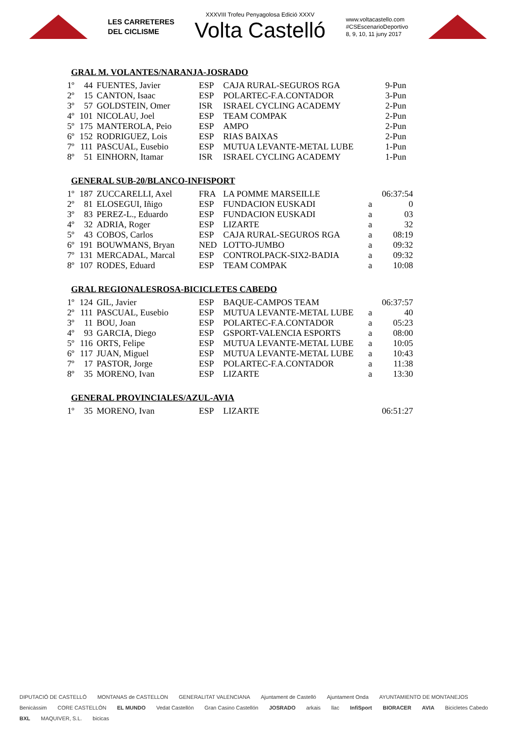LES CARRETERES
DEL CICLISME
XXXVIII Trofeu Penyagolosa Edició XXXV
Volta Castelló
www.voltacastello.com
#CSEscenarioDeportivo
8, 9, 10, 11 juny 2017
GRAL M. VOLANTES/NARANJA-JOSRADO
| 1º | 44 | FUENTES, Javier | ESP | CAJA RURAL-SEGUROS RGA | | 9-Pun |
| 2º | 15 | CANTON, Isaac | ESP | POLARTEC-F.A.CONTADOR | | 3-Pun |
| 3º | 57 | GOLDSTEIN, Omer | ISR | ISRAEL CYCLING ACADEMY | | 2-Pun |
| 4º | 101 | NICOLAU, Joel | ESP | TEAM COMPAK | | 2-Pun |
| 5º | 175 | MANTEROLA, Peio | ESP | AMPO | | 2-Pun |
| 6º | 152 | RODRIGUEZ, Lois | ESP | RIAS BAIXAS | | 2-Pun |
| 7º | 111 | PASCUAL, Eusebio | ESP | MUTUA LEVANTE-METAL LUBE | | 1-Pun |
| 8º | 51 | EINHORN, Itamar | ISR | ISRAEL CYCLING ACADEMY | | 1-Pun |
GENERAL SUB-20/BLANCO-INFISPORT
| 1º | 187 | ZUCCARELLI, Axel | FRA | LA POMME MARSEILLE | | 06:37:54 |
| 2º | 81 | ELOSEGUI, Iñigo | ESP | FUNDACION EUSKADI | a | 0 |
| 3º | 83 | PEREZ-L., Eduardo | ESP | FUNDACION EUSKADI | a | 03 |
| 4º | 32 | ADRIA, Roger | ESP | LIZARTE | a | 32 |
| 5º | 43 | COBOS, Carlos | ESP | CAJA RURAL-SEGUROS RGA | a | 08:19 |
| 6º | 191 | BOUWMANS, Bryan | NED | LOTTO-JUMBO | a | 09:32 |
| 7º | 131 | MERCADAL, Marcal | ESP | CONTROLPACK-SIX2-BADIA | a | 09:32 |
| 8º | 107 | RODES, Eduard | ESP | TEAM COMPAK | a | 10:08 |
GRAL REGIONALESROSA-BICICLETES CABEDO
| 1º | 124 | GIL, Javier | ESP | BAQUE-CAMPOS TEAM | | 06:37:57 |
| 2º | 111 | PASCUAL, Eusebio | ESP | MUTUA LEVANTE-METAL LUBE | a | 40 |
| 3º | 11 | BOU, Joan | ESP | POLARTEC-F.A.CONTADOR | a | 05:23 |
| 4º | 93 | GARCIA, Diego | ESP | GSPORT-VALENCIA ESPORTS | a | 08:00 |
| 5º | 116 | ORTS, Felipe | ESP | MUTUA LEVANTE-METAL LUBE | a | 10:05 |
| 6º | 117 | JUAN, Miguel | ESP | MUTUA LEVANTE-METAL LUBE | a | 10:43 |
| 7º | 17 | PASTOR, Jorge | ESP | POLARTEC-F.A.CONTADOR | a | 11:38 |
| 8º | 35 | MORENO, Ivan | ESP | LIZARTE | a | 13:30 |
GENERAL PROVINCIALES/AZUL-AVIA
| 1º | 35 | MORENO, Ivan | ESP | LIZARTE | | 06:51:27 |
DIPUTACIÓ DE CASTELLÓ MONTANAS de CASTELLON GENERALITAT VALENCIANA Ajuntament de Castelló Ajuntament Onda AYUNTAMIENTO DE MONTANEJOS Benicàssim CORE CASTELLÓN EL MUNDO Vedat Castellón Gran Casino Castellón JOSRADO arkais llac InfiSport BIORACER AVIA Bicicletes Cabedo BXL MAQUIVER, S.L. bicicas